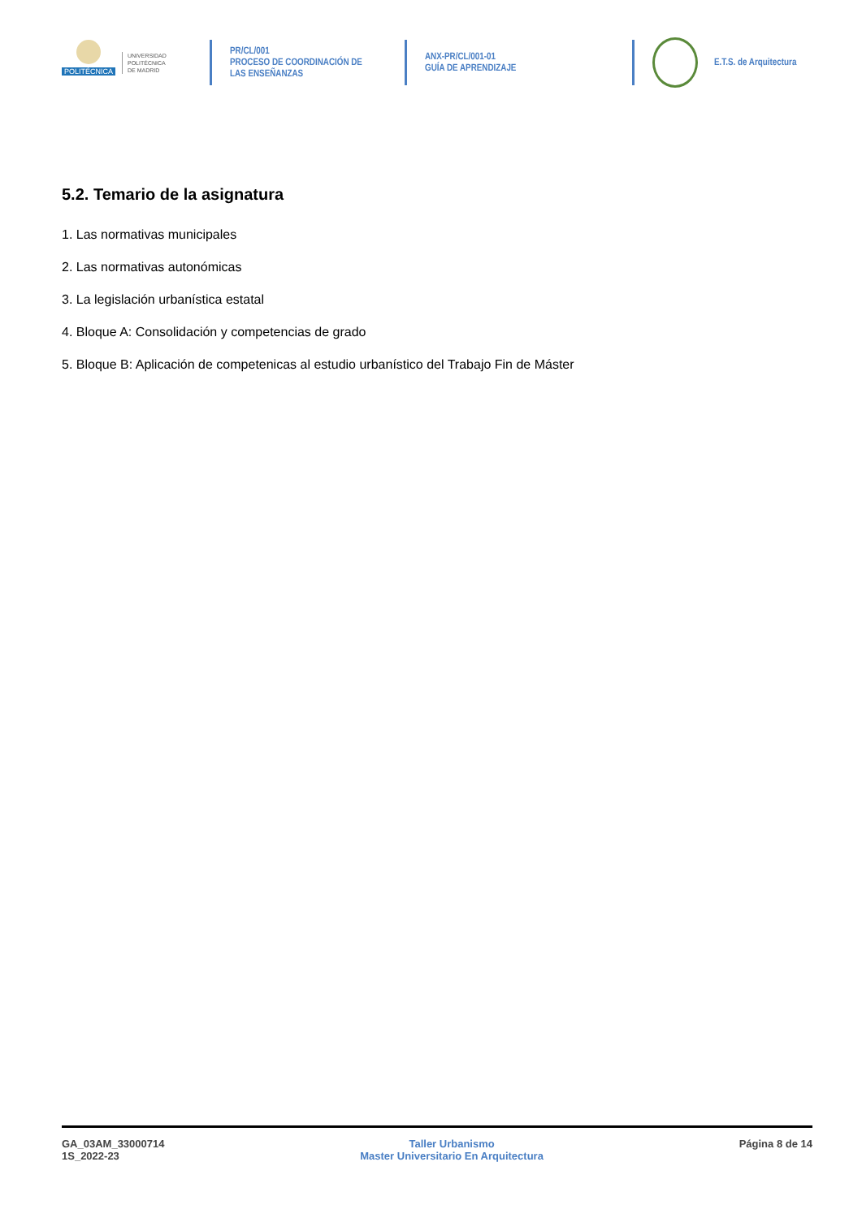POLITÉCNICA
UNIVERSIDAD
POLITÉCNICA
DE MADRID
PR/CL/001
PROCESO DE COORDINACIÓN DE
LAS ENSEÑANZAS
ANX-PR/CL/001-01
GUÍA DE APRENDIZAJE
E.T.S. de Arquitectura
5.2. Temario de la asignatura
1. Las normativas municipales
2. Las normativas autonómicas
3. La legislación urbanística estatal
4. Bloque A: Consolidación y competencias de grado
5. Bloque B: Aplicación de competenicas al estudio urbanístico del Trabajo Fin de Máster
GA_03AM_33000714
1S_2022-23
Taller Urbanismo
Master Universitario En Arquitectura
Página 8 de 14